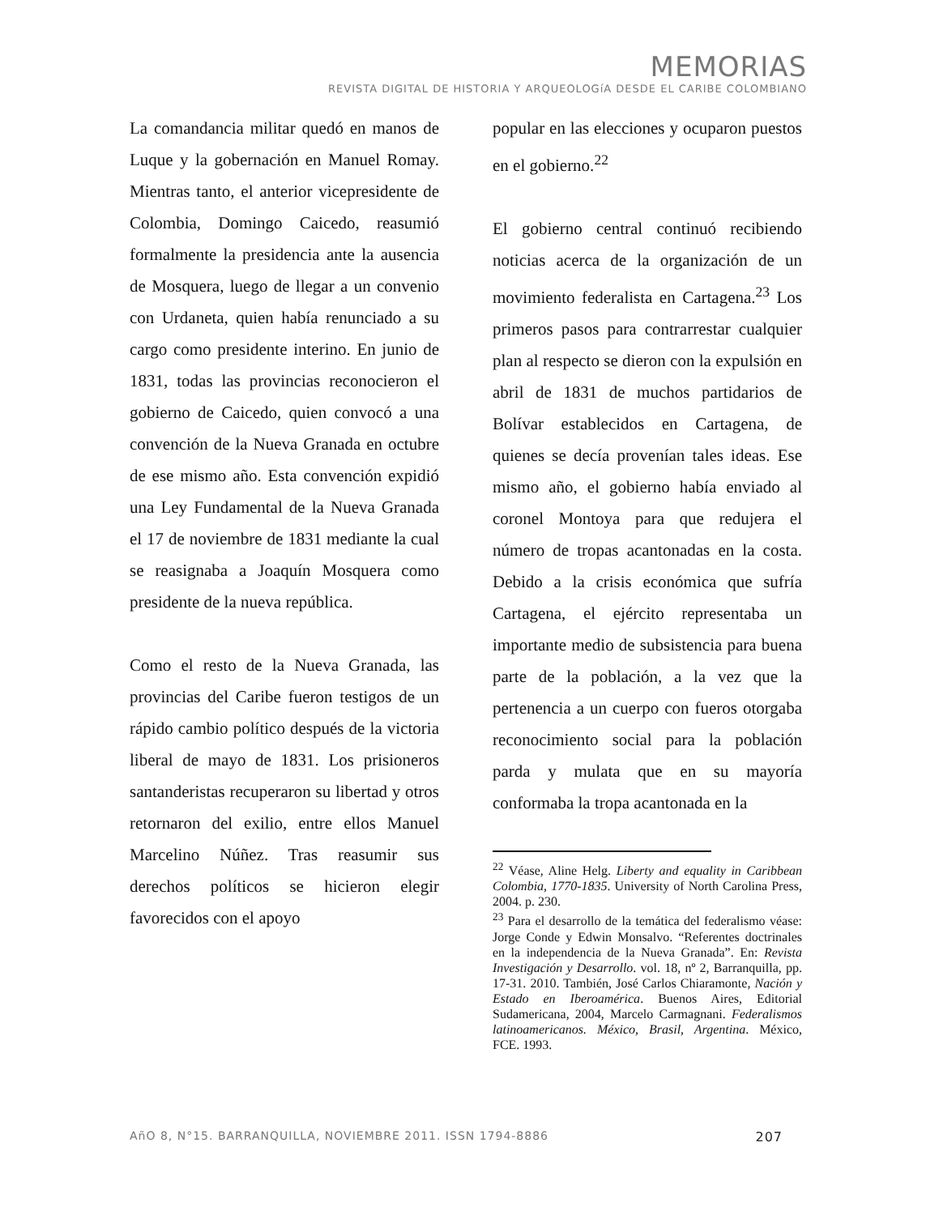MEMORIAS
REVISTA DIGITAL DE HISTORIA Y ARQUEOLOGíA DESDE EL CARIBE COLOMBIANO
La comandancia militar quedó en manos de Luque y la gobernación en Manuel Romay. Mientras tanto, el anterior vicepresidente de Colombia, Domingo Caicedo, reasumió formalmente la presidencia ante la ausencia de Mosquera, luego de llegar a un convenio con Urdaneta, quien había renunciado a su cargo como presidente interino. En junio de 1831, todas las provincias reconocieron el gobierno de Caicedo, quien convocó a una convención de la Nueva Granada en octubre de ese mismo año. Esta convención expidió una Ley Fundamental de la Nueva Granada el 17 de noviembre de 1831 mediante la cual se reasignaba a Joaquín Mosquera como presidente de la nueva república.
Como el resto de la Nueva Granada, las provincias del Caribe fueron testigos de un rápido cambio político después de la victoria liberal de mayo de 1831. Los prisioneros santanderistas recuperaron su libertad y otros retornaron del exilio, entre ellos Manuel Marcelino Núñez. Tras reasumir sus derechos políticos se hicieron elegir favorecidos con el apoyo
popular en las elecciones y ocuparon puestos en el gobierno.<sup>22</sup>
El gobierno central continuó recibiendo noticias acerca de la organización de un movimiento federalista en Cartagena.<sup>23</sup> Los primeros pasos para contrarrestar cualquier plan al respecto se dieron con la expulsión en abril de 1831 de muchos partidarios de Bolívar establecidos en Cartagena, de quienes se decía provenían tales ideas. Ese mismo año, el gobierno había enviado al coronel Montoya para que redujera el número de tropas acantonadas en la costa. Debido a la crisis económica que sufría Cartagena, el ejército representaba un importante medio de subsistencia para buena parte de la población, a la vez que la pertenencia a un cuerpo con fueros otorgaba reconocimiento social para la población parda y mulata que en su mayoría conformaba la tropa acantonada en la
<sup>22</sup> Véase, Aline Helg. Liberty and equality in Caribbean Colombia, 1770-1835. University of North Carolina Press, 2004. p. 230.
<sup>23</sup> Para el desarrollo de la temática del federalismo véase: Jorge Conde y Edwin Monsalvo. “Referentes doctrinales en la independencia de la Nueva Granada”. En: Revista Investigación y Desarrollo. vol. 18, nº 2, Barranquilla, pp. 17-31. 2010. También, José Carlos Chiaramonte, Nación y Estado en Iberoamérica. Buenos Aires, Editorial Sudamericana, 2004, Marcelo Carmagnani. Federalismos latinoamericanos. México, Brasil, Argentina. México, FCE. 1993.
AñO 8, N°15. BARRANQUILLA, NOVIEMBRE 2011. ISSN 1794-8886 207